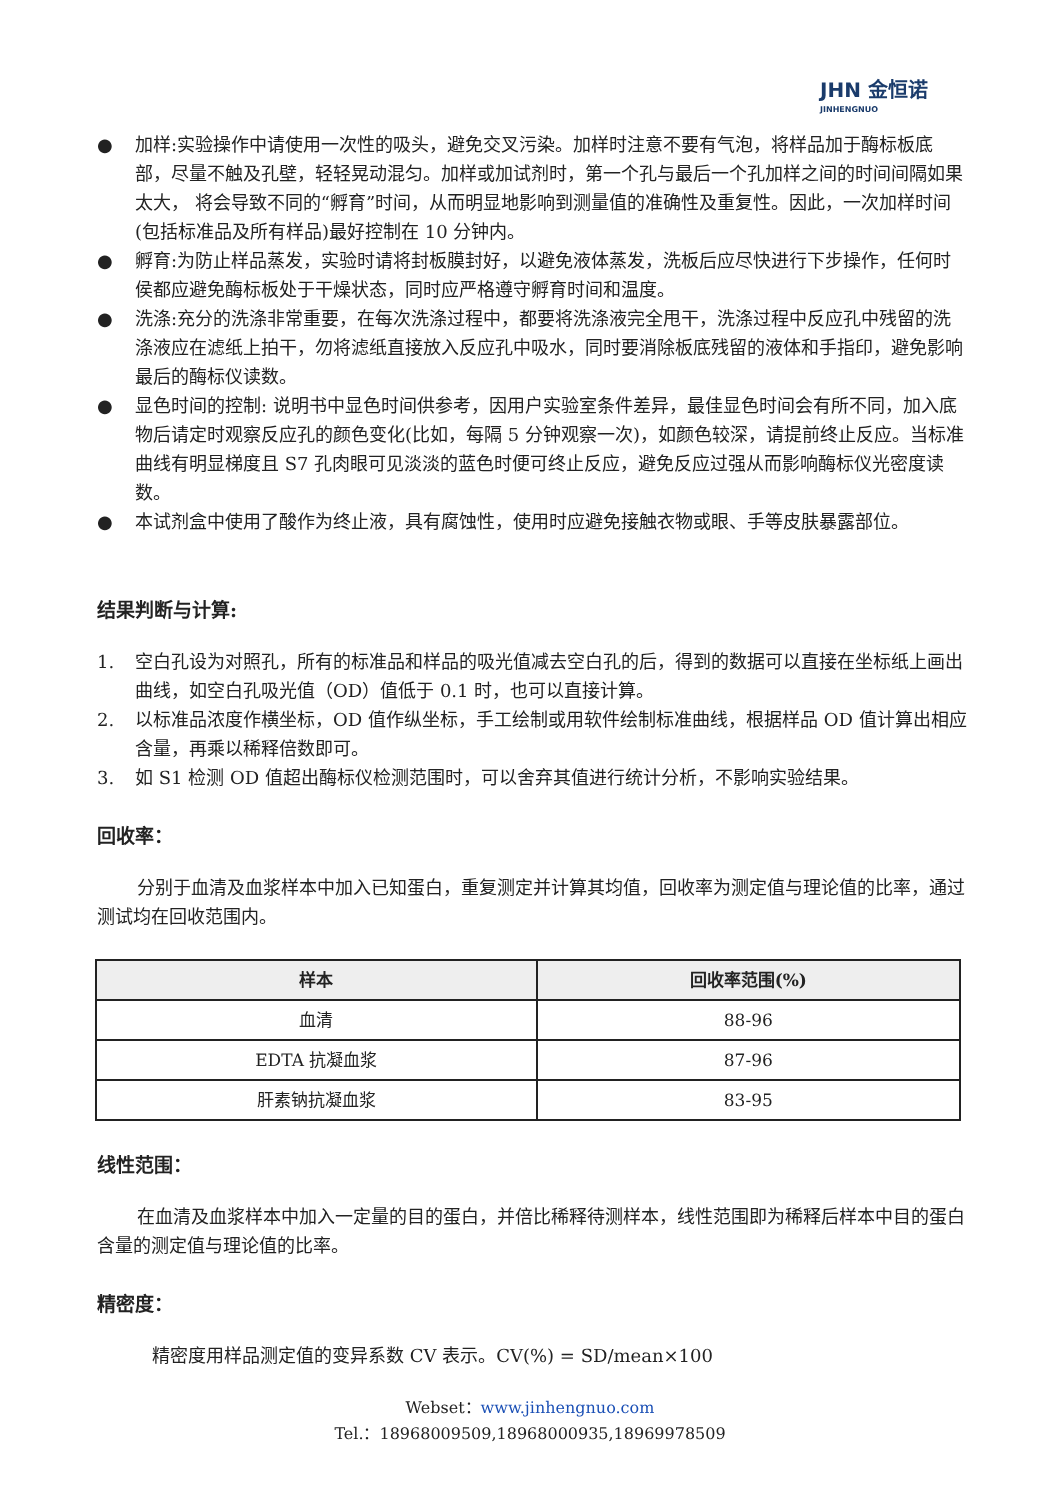JHN 金恒诺
JINHENGNUO
● 加样:实验操作中请使用一次性的吸头，避免交叉污染。加样时注意不要有气泡，将样品加于酶标板底部，尽量不触及孔壁，轻轻晃动混匀。加样或加试剂时，第一个孔与最后一个孔加样之间的时间间隔如果太大， 将会导致不同的“孵育”时间，从而明显地影响到测量值的准确性及重复性。因此，一次加样时间(包括标准品及所有样品)最好控制在 10 分钟内。
● 孵育:为防止样品蒸发，实验时请将封板膜封好，以避免液体蒸发，洗板后应尽快进行下步操作，任何时侯都应避免酶标板处于干燥状态，同时应严格遵守孵育时间和温度。
● 洗涤:充分的洗涤非常重要，在每次洗涤过程中，都要将洗涤液完全甩干，洗涤过程中反应孔中残留的洗涤液应在滤纸上拍干，勿将滤纸直接放入反应孔中吸水，同时要消除板底残留的液体和手指印，避免影响最后的酶标仪读数。
● 显色时间的控制: 说明书中显色时间供参考，因用户实验室条件差异，最佳显色时间会有所不同，加入底物后请定时观察反应孔的颜色变化(比如，每隔 5 分钟观察一次)，如颜色较深，请提前终止反应。当标准曲线有明显梯度且 S7 孔肉眼可见淡淡的蓝色时便可终止反应，避免反应过强从而影响酶标仪光密度读数。
● 本试剂盒中使用了酸作为终止液，具有腐蚀性，使用时应避免接触衣物或眼、手等皮肤暴露部位。
结果判断与计算:
1. 空白孔设为对照孔，所有的标准品和样品的吸光值减去空白孔的后，得到的数据可以直接在坐标纸上画出曲线，如空白孔吸光值（OD）值低于 0.1 时，也可以直接计算。
2. 以标准品浓度作横坐标，OD 值作纵坐标，手工绘制或用软件绘制标准曲线，根据样品 OD 值计算出相应含量，再乘以稀释倍数即可。
3. 如 S1 检测 OD 值超出酶标仪检测范围时，可以舍弃其值进行统计分析，不影响实验结果。
回收率：
分别于血清及血浆样本中加入已知蛋白，重复测定并计算其均值，回收率为测定值与理论值的比率，通过测试均在回收范围内。
| 样本 | 回收率范围(%) |
| --- | --- |
| 血清 | 88-96 |
| EDTA 抗凝血浆 | 87-96 |
| 肝素钠抗凝血浆 | 83-95 |
线性范围：
在血清及血浆样本中加入一定量的目的蛋白，并倍比稀释待测样本，线性范围即为稀释后样本中目的蛋白含量的测定值与理论值的比率。
精密度：
精密度用样品测定值的变异系数 CV 表示。CV(%) = SD/mean×100
Webset：www.jinhengnuo.com
Tel.：18968009509,18968000935,18969978509